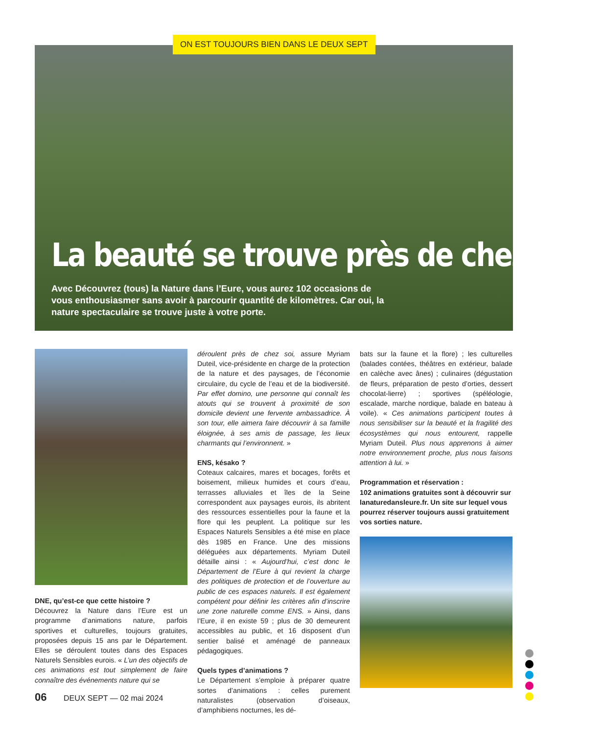La beauté se trouve près de chez-vous
Avec Découvrez (tous) la Nature dans l’Eure, vous aurez 102 occasions de vous enthousiasmer sans avoir à parcourir quantité de kilomètres. Car oui, la nature spectaculaire se trouve juste à votre porte.
ON EST TOUJOURS BIEN DANS LE DEUX SEPT
DNE, qu’est-ce que cette histoire ?
Découvrez la Nature dans l’Eure est un programme d’animations nature, parfois sportives et culturelles, toujours gratuites, proposées depuis 15 ans par le Département. Elles se déroulent toutes dans des Espaces Naturels Sensibles eurois. « L’un des objectifs de ces animations est tout simplement de faire connaître des événements nature qui se
déroulent près de chez soi, assure Myriam Duteil, vice-présidente en charge de la protection de la nature et des paysages, de l’économie circulaire, du cycle de l’eau et de la biodiversité. Par effet domino, une personne qui connaît les atouts qui se trouvent à proximité de son domicile devient une fervente ambassadrice. À son tour, elle aimera faire découvrir à sa famille éloignée, à ses amis de passage, les lieux charmants qui l’environnent. »
ENS, késako ?
Coteaux calcaires, mares et bocages, forêts et boisement, milieux humides et cours d’eau, terrasses alluviales et îles de la Seine correspondent aux paysages eurois, ils abritent des ressources essentielles pour la faune et la flore qui les peuplent. La politique sur les Espaces Naturels Sensibles a été mise en place dès 1985 en France. Une des missions déléguées aux départements. Myriam Duteil détaille ainsi : « Aujourd’hui, c’est donc le Département de l’Eure à qui revient la charge des politiques de protection et de l’ouverture au public de ces espaces naturels. Il est également compétent pour définir les critères afin d’inscrire une zone naturelle comme ENS. » Ainsi, dans l’Eure, il en existe 59 ; plus de 30 demeurent accessibles au public, et 16 disposent d’un sentier balisé et aménagé de panneaux pédagogiques.
Quels types d’animations ?
Le Département s’emploie à préparer quatre sortes d’animations : celles purement naturalistes (observation d’oiseaux, d’amphibiens nocturnes, les dé-
bats sur la faune et la flore) ; les culturelles (balades contées, théâtres en extérieur, balade en calèche avec ânes) ; culinaires (dégustation de fleurs, préparation de pesto d’orties, dessert chocolat-lierre) ; sportives (spéléologie, escalade, marche nordique, balade en bateau à voile). « Ces animations participent toutes à nous sensibiliser sur la beauté et la fragilité des écosystèmes qui nous entourent, rappelle Myriam Duteil. Plus nous apprenons à aimer notre environnement proche, plus nous faisons attention à lui. »
Programmation et réservation :
102 animations gratuites sont à découvrir sur lanaturedansleure.fr. Un site sur lequel vous pourrez réserver toujours aussi gratuitement vos sorties nature.
06 DEUX SEPT — 02 mai 2024